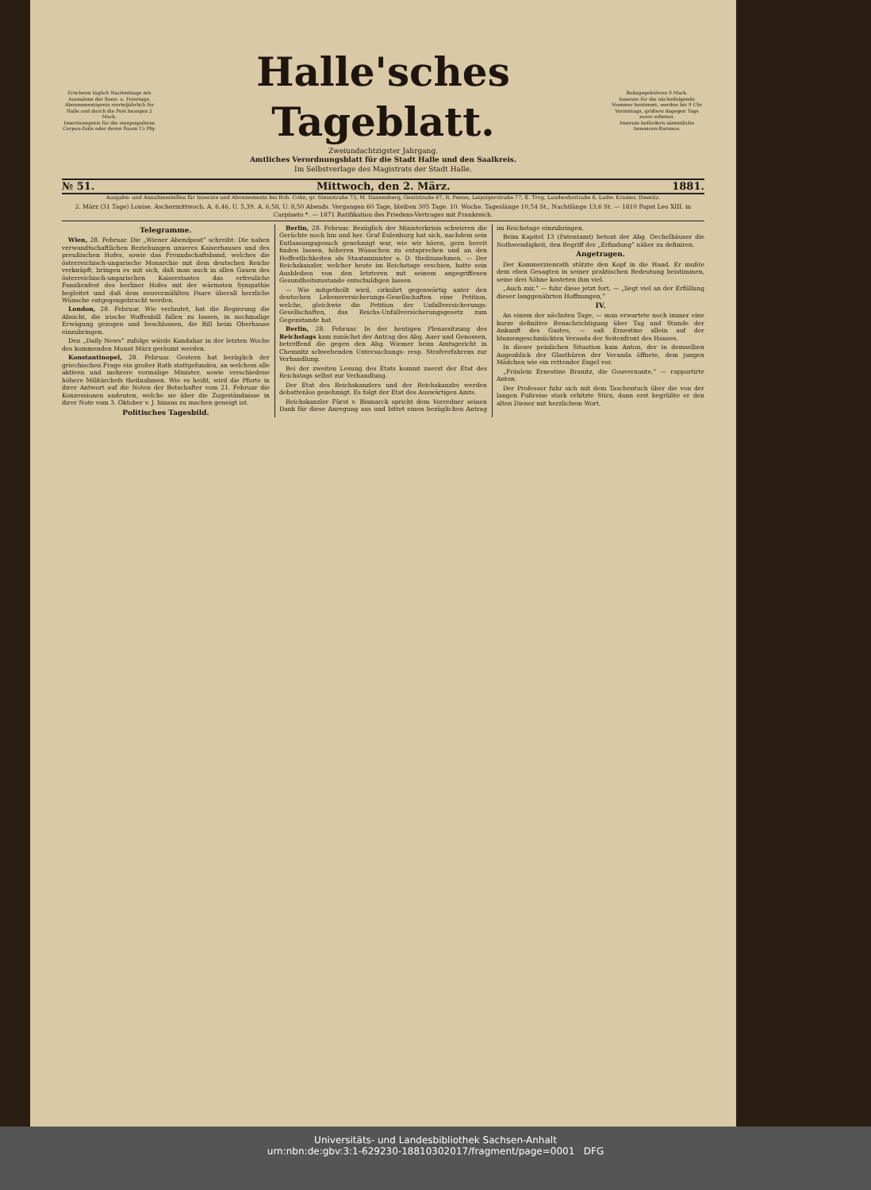Erscheint täglich Nachmittags mit Ausnahme der Sonn- u. Feiertage.
Abonnementspreis vierteljährlich für Halle und durch die Post bezogen 2 Mark.
Insertionspreis für die viergespaltene Corpus-Zeile oder deren Raum 15 Pfg.
Halle'sches Tageblatt.
Zweiundachtzigster Jahrgang.
Amtliches Verordnungsblatt für die Stadt Halle und den Saalkreis.
Im Selbstverlage des Magistrats der Stadt Halle.
Beilagegebühren 9 Mark.
Inserate für die nächstfolgende Nummer bestimmt, werden bis 9 Uhr Vormittags, größere dagegen Tags zuvor erbeten.
Inserate befördern sämmtliche Annoncen-Bureaux.
№ 51. Mittwoch, den 2. März. 1881.
Ausgabe- und Annahmestellen für Inserate und Abonnements bei Rob. Cohn, gr. Steinstraße 73, M. Dannenberg, Geiststraße 67, R. Penne, Leipzigerstraße 77, E. Trog, Landwehrstraße 6, Ludw. Kramer, Diemitz.
2. März (31 Tage) Louise. Aschermittwoch. A. 6,46, U. 5,39. A. 6,58, U. 8,50 Abends. Vergangen 60 Tage, bleiben 305 Tage. 10. Woche. Tageslänge 10,54 St., Nachtlänge 13,6 St. — 1810 Papst Leo XIII. in Carpineto *. — 1871 Ratifikation des Friedens-Vertrages mit Frankreich.
Telegramme.
Wien, 28. Februar. Die „Wiener Abendpost“ schreibt: Die nahen verwandtschaftlichen Beziehungen unseres Kaiserhauses und des preußischen Hofes, sowie das Freundschaftsband, welches die österreichisch-ungarische Monarchie mit dem deutschen Reiche verknüpft, bringen es mit sich, daß man auch in allen Gauen des österreichisch-ungarischen Kaiserstaates das erfreuliche Familienfest des berliner Hofes mit der wärmsten Sympathie begleitet und daß dem neuvermählten Paare überall herzliche Wünsche entgegengebracht werden.
London, 28. Februar. Wie verlautet, hat die Regierung die Absicht, die irische Waffenbill fallen zu lassen, in nochmalige Erwägung gezogen und beschlossen, die Bill beim Oberhause einzubringen.
Den „Daily News“ zufolge würde Kandahar in der letzten Woche des kommenden Monat März geräumt werden.
Konstantinopel, 28. Februar. Gestern hat bezüglich der griechischen Frage ein großer Rath stattgefunden, an welchem alle aktiven und mehrere vormalige Minister, sowie verschiedene höhere Militärchefs theilnahmen. Wie es heißt, wird die Pforte in ihrer Antwort auf die Noten der Botschafter vom 21. Februar die Konzessionen andeuten, welche sie über die Zugeständnisse in ihrer Note vom 3. Oktober v. J. hinaus zu machen geneigt ist.
Politisches Tagesbild.
Berlin, 28. Februar. Bezüglich der Ministerkrisis schwirren die Gerüchte noch hin und her. Graf Eulenburg hat sich, nachdem sein Entlassungsgesuch genehmigt war, wie wir hören, gern bereit finden lassen, höheren Wünschen zu entsprechen und an den Hoffestlichkeiten als Staatsminister a. D. theilzunehmen. — Der Reichskanzler, welcher heute im Reichstage erschien, hatte sein Ausbleiben von den letzteren mit seinem angegriffenen Gesundheitszustande entschuldigen lassen.
— Wie mitgetheilt wird, cirkulirt gegenwärtig unter den deutschen Lebensversicherungs-Gesellschaften eine Petition, welche, gleichwie die Petition der Unfallversicherungs-Gesellschaften, das Reichs-Unfallversicherungsgesetz zum Gegenstande hat.
Berlin, 28. Februar. In der heutigen Plenarsitzung des Reichstags kam zunächst der Antrag des Abg. Auer und Genossen, betreffend die gegen den Abg. Wiemer beim Amtsgericht in Chemnitz schwebenden Untersuchungs- resp. Strafverfahrens zur Verhandlung.
Bei der zweiten Lesung des Etats kommt zuerst der Etat des Reichstags selbst zur Verhandlung.
Der Etat des Reichskanzlers und der Reichskanzlei werden debattenlos genehmigt. Es folgt der Etat des Auswärtigen Amts.
Reichskanzler Fürst v. Bismarck spricht dem Vorredner seinen Dank für diese Anregung aus und bittet einen bezüglichen Antrag im Reichstage einzubringen.
Beim Kapitel 13 (Patentamt) betont der Abg. Oechelhäuser die Nothwendigkeit, den Begriff der „Erfindung“ näher zu definiren.
Angetragen.
Der Kommerzienrath stützte den Kopf in die Hand. Er mußte dem eben Gesagten in seiner praktischen Bedeutung beistimmen, seine drei Söhne kosteten ihm viel.
„Auch mir,“ — fuhr diese jetzt fort, — „liegt viel an der Erfüllung dieser langgenährten Hoffnungen,“
IV.
An einem der nächsten Tage, — man erwartete noch immer eine kurze definitive Benachrichtigung über Tag und Stunde der Ankunft des Gastes, — saß Ernestine allein auf der blumengeschmückten Veranda der Seitenfront des Hauses.
In dieser peinlichen Situation kam Anton, der in demselben Augenblick der Glasthüren der Veranda öffnete, dem jungen Mädchen wie ein rettender Engel vor.
„Fräulein Ernestine Branitz, die Gouvernante,“ — rapportirte Anton.
Der Professor fuhr sich mit dem Taschentuch über die von der langen Fußreise stark erhitzte Stirn, dann erst begrüßte er den alten Diener mit herzlichem Wort.
Universitäts- und Landesbibliothek Sachsen-Anhalt
urn:nbn:de:gbv:3:1-629230-18810302017/fragment/page=0001 DFG